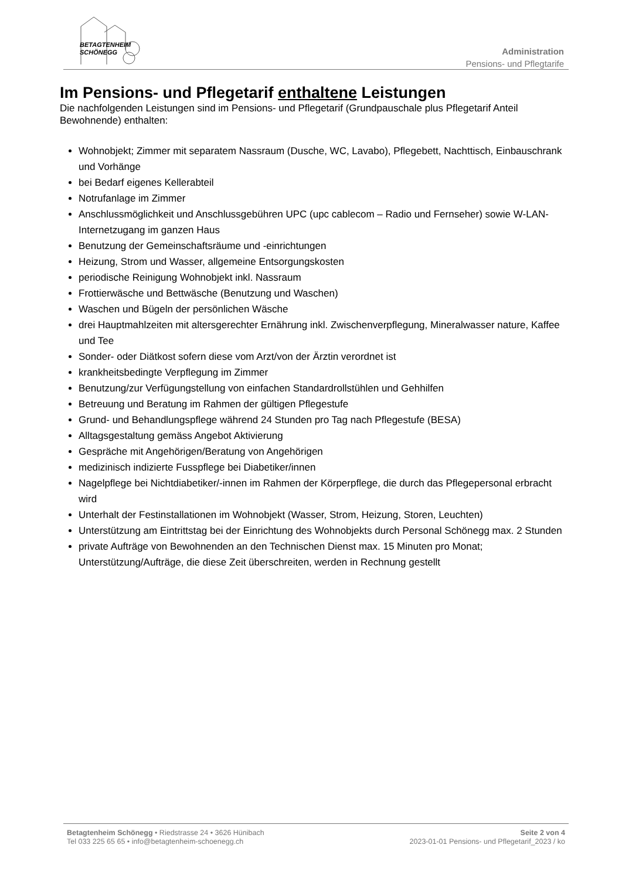BETAGTENHEIM
SCHÖNEGG
Administration
Pensions- und Pflegtarife
Im Pensions- und Pflegetarif enthaltene Leistungen
Die nachfolgenden Leistungen sind im Pensions- und Pflegetarif (Grundpauschale plus Pflegetarif Anteil Bewohnende) enthalten:
Wohnobjekt; Zimmer mit separatem Nassraum (Dusche, WC, Lavabo), Pflegebett, Nachttisch, Einbauschrank und Vorhänge
bei Bedarf eigenes Kellerabteil
Notrufanlage im Zimmer
Anschlussmöglichkeit und Anschlussgebühren UPC (upc cablecom – Radio und Fernseher) sowie W-LAN-Internetzugang im ganzen Haus
Benutzung der Gemeinschaftsräume und -einrichtungen
Heizung, Strom und Wasser, allgemeine Entsorgungskosten
periodische Reinigung Wohnobjekt inkl. Nassraum
Frottierwäsche und Bettwäsche (Benutzung und Waschen)
Waschen und Bügeln der persönlichen Wäsche
drei Hauptmahlzeiten mit altersgerechter Ernährung inkl. Zwischenverpflegung, Mineralwasser nature, Kaffee und Tee
Sonder- oder Diätkost sofern diese vom Arzt/von der Ärztin verordnet ist
krankheitsbedingte Verpflegung im Zimmer
Benutzung/zur Verfügungstellung von einfachen Standardrollstühlen und Gehhilfen
Betreuung und Beratung im Rahmen der gültigen Pflegestufe
Grund- und Behandlungspflege während 24 Stunden pro Tag nach Pflegestufe (BESA)
Alltagsgestaltung gemäss Angebot Aktivierung
Gespräche mit Angehörigen/Beratung von Angehörigen
medizinisch indizierte Fusspflege bei Diabetiker/innen
Nagelpflege bei Nichtdiabetiker/-innen im Rahmen der Körperpflege, die durch das Pflegepersonal erbracht wird
Unterhalt der Festinstallationen im Wohnobjekt (Wasser, Strom, Heizung, Storen, Leuchten)
Unterstützung am Eintrittstag bei der Einrichtung des Wohnobjekts durch Personal Schönegg max. 2 Stunden
private Aufträge von Bewohnenden an den Technischen Dienst max. 15 Minuten pro Monat; Unterstützung/Aufträge, die diese Zeit überschreiten, werden in Rechnung gestellt
Betagtenheim Schönegg • Riedstrasse 24 • 3626 Hünibach
Tel 033 225 65 65 • info@betagtenheim-schoenegg.ch
Seite 2 von 4
2023-01-01 Pensions- und Pflegetarif_2023 / ko